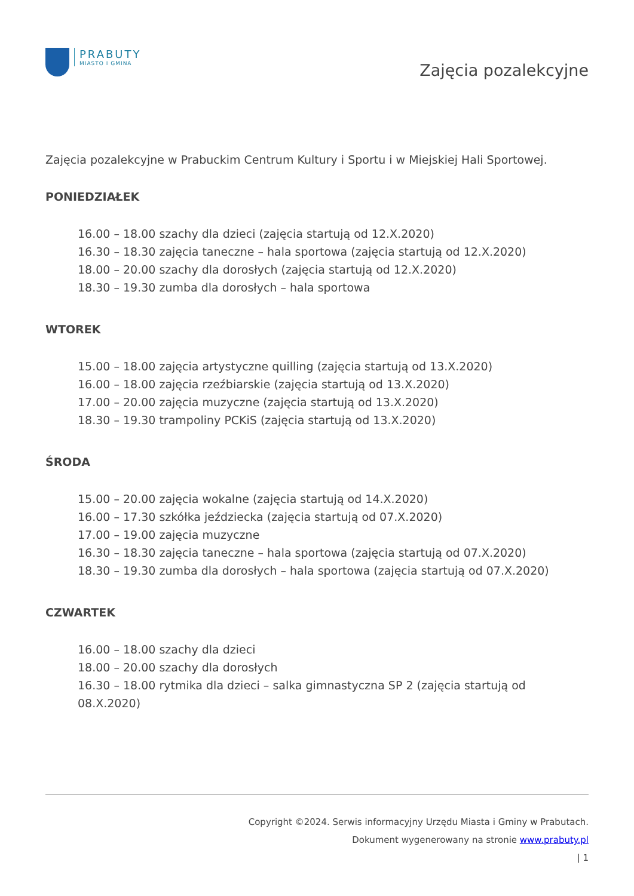PRABUTY
MIASTO I GMINA
Zajęcia pozalekcyjne
Zajęcia pozalekcyjne w Prabuckim Centrum Kultury i Sportu i w Miejskiej Hali Sportowej.
PONIEDZIAŁEK
16.00 – 18.00 szachy dla dzieci (zajęcia startują od 12.X.2020)
16.30 – 18.30 zajęcia taneczne – hala sportowa (zajęcia startują od 12.X.2020)
18.00 – 20.00 szachy dla dorosłych (zajęcia startują od 12.X.2020)
18.30 – 19.30 zumba dla dorosłych – hala sportowa
WTOREK
15.00 – 18.00 zajęcia artystyczne quilling (zajęcia startują od 13.X.2020)
16.00 – 18.00 zajęcia rzeźbiarskie (zajęcia startują od 13.X.2020)
17.00 – 20.00 zajęcia muzyczne (zajęcia startują od 13.X.2020)
18.30 – 19.30 trampoliny PCKiS (zajęcia startują od 13.X.2020)
ŚRODA
15.00 – 20.00 zajęcia wokalne (zajęcia startują od 14.X.2020)
16.00 – 17.30 szkółka jeździecka (zajęcia startują od 07.X.2020)
17.00 – 19.00 zajęcia muzyczne
16.30 – 18.30 zajęcia taneczne – hala sportowa (zajęcia startują od 07.X.2020)
18.30 – 19.30 zumba dla dorosłych – hala sportowa (zajęcia startują od 07.X.2020)
CZWARTEK
16.00 – 18.00 szachy dla dzieci
18.00 – 20.00 szachy dla dorosłych
16.30 – 18.00 rytmika dla dzieci – salka gimnastyczna SP 2 (zajęcia startują od 08.X.2020)
Copyright ©2024. Serwis informacyjny Urzędu Miasta i Gminy w Prabutach.
Dokument wygenerowany na stronie www.prabuty.pl
| 1